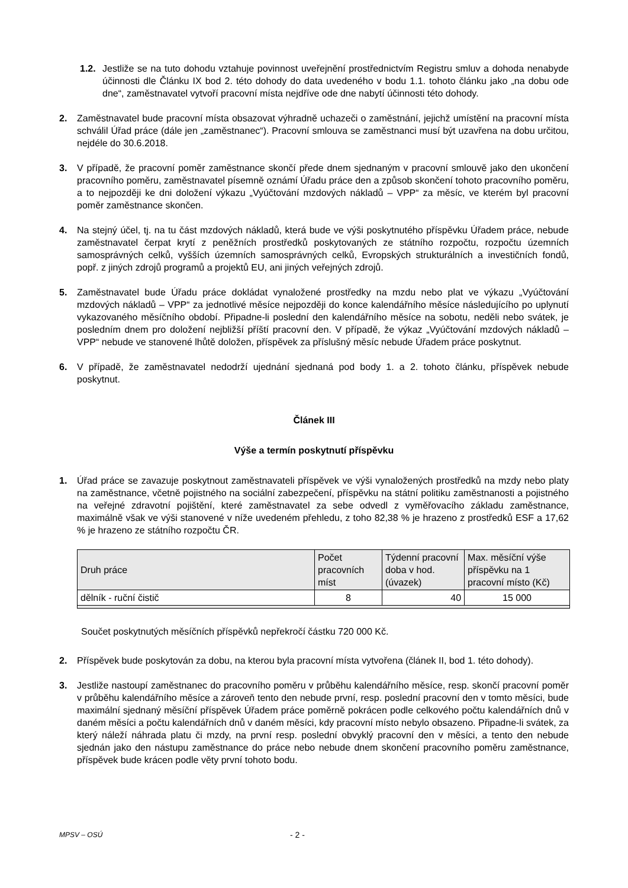1.2.
Jestliže se na tuto dohodu vztahuje povinnost uveřejnění prostřednictvím Registru smluv a dohoda nenabyde účinnosti dle Článku IX bod 2. této dohody do data uvedeného v bodu 1.1. tohoto článku jako „na dobu ode dne“, zaměstnavatel vytvoří pracovní místa nejdříve ode dne nabytí účinnosti této dohody.
2. Zaměstnavatel bude pracovní místa obsazovat výhradně uchazeči o zaměstnání, jejichž umístění na pracovní místa schválil Úřad práce (dále jen „zaměstnanec“). Pracovní smlouva se zaměstnanci musí být uzavřena na dobu určitou, nejdéle do 30.6.2018.
3. V případě, že pracovní poměr zaměstnance skončí přede dnem sjednaným v pracovní smlouvě jako den ukončení pracovního poměru, zaměstnavatel písemně oznámí Úřadu práce den a způsob skončení tohoto pracovního poměru, a to nejpozději ke dni doložení výkazu „Vyúčtování mzdových nákladů – VPP“ za měsíc, ve kterém byl pracovní poměr zaměstnance skončen.
4. Na stejný účel, tj. na tu část mzdových nákladů, která bude ve výši poskytnutého příspěvku Úřadem práce, nebude zaměstnavatel čerpat krytí z peněžních prostředků poskytovaných ze státního rozpočtu, rozpočtu územních samosprávných celků, vyšších územních samosprávných celků, Evropských strukturálních a investičních fondů, popř. z jiných zdrojů programů a projektů EU, ani jiných veřejných zdrojů.
5. Zaměstnavatel bude Úřadu práce dokládat vynaložené prostředky na mzdu nebo plat ve výkazu „Vyúčtování mzdových nákladů – VPP“ za jednotlivé měsíce nejpozději do konce kalendářního měsíce následujícího po uplynutí vykazovaného měsíčního období. Připadne-li poslední den kalendářního měsíce na sobotu, neděli nebo svátek, je posledním dnem pro doložení nejbližší příští pracovní den. V případě, že výkaz „Vyúčtování mzdových nákladů – VPP“ nebude ve stanovené lhůtě doložen, příspěvek za příslušný měsíc nebude Úřadem práce poskytnut.
6. V případě, že zaměstnavatel nedodrží ujednání sjednaná pod body 1. a 2. tohoto článku, příspěvek nebude poskytnut.
Článek III
Výše a termín poskytnutí příspěvku
1. Úřad práce se zavazuje poskytnout zaměstnavateli příspěvek ve výši vynaložených prostředků na mzdy nebo platy na zaměstnance, včetně pojistného na sociální zabezpečení, příspěvku na státní politiku zaměstnanosti a pojistného na veřejné zdravotní pojištění, které zaměstnavatel za sebe odvedl z vyměřovacího základu zaměstnance, maximálně však ve výši stanovené v níže uvedeném přehledu, z toho 82,38 % je hrazeno z prostředků ESF a 17,62 % je hrazeno ze státního rozpočtu ČR.
| Druh práce | Počet pracovních míst | Týdenní pracovní doba v hod. (úvazek) | Max. měsíční výše příspěvku na 1 pracovní místo (Kč) |
| --- | --- | --- | --- |
| dělník - ruční čistič | 8 | 40 | 15 000 |
Součet poskytnutých měsíčních příspěvků nepřekročí částku 720 000 Kč.
2. Příspěvek bude poskytován za dobu, na kterou byla pracovní místa vytvořena (článek II, bod 1. této dohody).
3. Jestliže nastoupí zaměstnanec do pracovního poměru v průběhu kalendářního měsíce, resp. skončí pracovní poměr v průběhu kalendářního měsíce a zároveň tento den nebude první, resp. poslední pracovní den v tomto měsíci, bude maximální sjednaný měsíční příspěvek Úřadem práce poměrně pokrácen podle celkového počtu kalendářních dnů v daném měsíci a počtu kalendářních dnů v daném měsíci, kdy pracovní místo nebylo obsazeno. Připadne-li svátek, za který náleží náhrada platu či mzdy, na první resp. poslední obvyklý pracovní den v měsíci, a tento den nebude sjednán jako den nástupu zaměstnance do práce nebo nebude dnem skončení pracovního poměru zaměstnance, příspěvek bude krácen podle věty první tohoto bodu.
MPSV – OSÚ
- 2 -